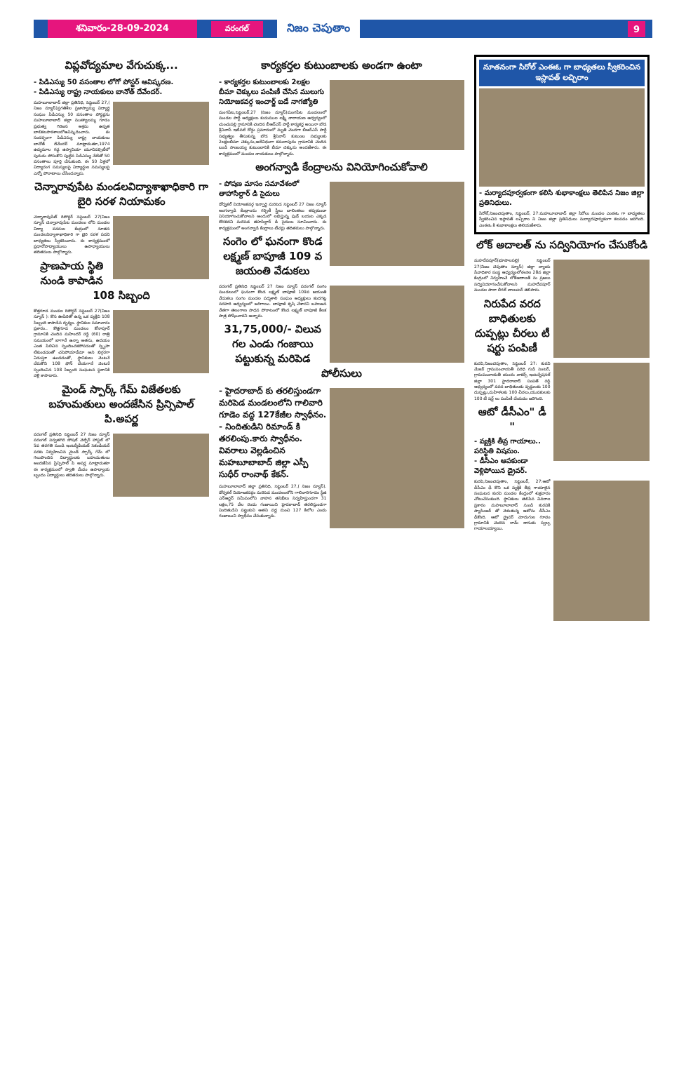శనివారం-28-09-2024 వరంగల్ నిజం చెపుతాం 9
విప్లవోద్యమాల వేగుచుక్క...
- పిడిఎస్యు 50 వసంతాల లోగో పోస్టర్ ఆవిష్కరణ.
- పిడిఎస్యు రాష్ట్ర నాయకులు బానోత్ దేవేందర్.
మహబూబాబాద్ జిల్లా ప్రతినిధి, సెప్టెంబర్ 27,( నిజం న్యూస్)ప్రగతిశీల ప్రజాస్వామ్య విద్యార్థి సంఘం పిడిఎస్యు 50 వసంతాల పోస్టర్లను మహబూబాబాద్ జిల్లా ముత్యాలమ్మ గూడెం ప్రభుత్వ గిరిజన ఆశ్రమ ఉన్నత బాలికలపాఠశాలలోఆవిష్కరించారు. ఈ సందర్భంగా పిడిఎస్యు రాష్ట్ర నాయకులు బానోత్ దేవేందర్ మాట్లాడుతూ,1974 ఉద్యమాల గడ్డ ఉస్మానియా యూనివర్సిటీలో పురుడు పోసుకొని పుట్టిన పిడిఎస్యు నేటితో 50 వసంతాలు పూర్తి చేసుకుంది. ఈ 50 ఏళ్లలో విద్యారంగ సమస్యలపై విద్యార్థుల సమస్యలపై ఎన్నో పోరాటాలు చేసిందన్నారు.
చెన్నారావుపేట మండలవిద్యాశాఖాధికారి గా బైరి సరళ నియామకం
చెన్నారావుపేట్ రిపోర్టర్ సెప్టెంబర్ 27(నిజం న్యూస్ చెన్నారావుపేట మండలం లోని మండల విద్యా వనరుల కేంద్రంలో నూతన మండలవిద్యాశాఖాధికారి గా బైరి సరళ పదవి బాధ్యతలు స్వీకరించారు. ఈ కార్యక్రమంలో ప్రధానోపాధ్యాయులు ఉపాధ్యాయులు తదితరులు పాల్గొన్నారు.
ప్రాణపాయ స్థితి నుండి కాపాడిన 108 సిబ్బంది
కొత్తగూడ మండల రిపోర్టర్ సెప్టెంబర్ 27(నిజం న్యూస్ ): కొన ఊపిరితో ఉన్న ఒక వ్యక్తిని 108 సిబ్బంది కాపాడిన దృశ్యం. స్థానికుల సమాచారం ప్రకారం.. కొత్తగూడ మండలం కోనాపూర్ గ్రామానికి చెందిన మహేందర్ రెడ్డి (60) రాత్రి సమయంలో బాగానే ఉన్నా అతను, ఉదయం ఎంత పిలిచిన స్పందించకపోవడంతో స్పృహ లేకుండడంతో చనిపోయాడేమో అని భిగ్గరగా ఏడుస్తూ ఉండడంతో, స్థానికులు వెంటనే చేరుకొని 108 ఫోన్ చేయగానే వెంటనే స్పందించిన 108 సిబ్బంది సంఘటన స్థలానికి వెళ్లి కాపాడారు.
మైండ్ స్పార్క్ గేమ్ విజేతలకు బహుమతులు అందజేసిన ప్రిన్సిపాల్ పి.అపర్ణ
వరంగల్ ప్రతినిధి సెప్టెంబర్ 27 నిజం న్యూస్ వరంగల్ పర్వతగిరి సోషల్ వెల్ఫేర్ హాస్టల్ లో 5వ తరగతి నుండి ఇంటర్మీడియట్ సెకండియర్ వరకు నిర్వహించిన మైండ్ స్పార్క్ గేమ్ లో గెలుపొందిన విద్యార్థులకు బహుమతులు అందజేసిన ప్రిన్సిపాల్ పి అపర్ణ మాట్లాడుతూ ఈ కార్యక్రమంలో స్వాతి మేడం ఉపాధ్యాయ బృందం విద్యార్థులు తదితరులు పాల్గొన్నారు.
కార్యకర్తల కుటుంబాలకు అండగా ఉంటా
- కార్యకర్తల కుటుంబాలకు 2లక్షల బీమా చెక్కులు పంపిణీ చేసిన ములుగు నియోజకవర్గ ఇంచార్జ్ బడే నాగజ్యోతి
మంగపేట,సెప్టెంబర్,27 (నిజం న్యూస్)మంగపేట మండలంలో మండల పార్టీ అధ్యక్షులు కుడుముల లక్ష్మీ నారాయణ ఆధ్వర్యంలో చుంచుపల్లి గ్రామానికి చెందిన బీఆర్ఎస్ పార్టీ కార్యకర్త అయినా బొడ శ్రీనివాస్ ఇటీవలే రోడ్డు ప్రమాదంలో మృతి చెందగా బీఆర్ఎస్ పార్టీ సభ్యత్వం తీసుకున్న బొడ శ్రీనివాస్ కుటుంబ సభ్యులకు 2లక్షలబీమా చెక్కును,అదేవిధంగా కమలాపురం గ్రామానికి చెందిన బండి సాంబయ్య కుటుంబానికి బీమా చెక్కును అందజేశారు. ఈ కార్యక్రమంలో మండల నాయకులు పాల్గొన్నారు.
అంగన్వాడి కేంద్రాలను వినియోగించుకోవాలి
- పోషణ మాసం సమావేశంలో తాహాసిల్దార్ డి సైదులు
డోర్నకల్ నియోజకవర్గ ఇన్చార్జి మరిపెడ సెప్టెంబర్ 27 నిజం న్యూస్ అంగన్వాడి కేంద్రాలను గర్భిణీ స్త్రీలు బాలింతలు తప్పకుండా వినియోగించుకోవాలని అందులో లభిస్తున్న ఫుడ్ బయట ఎక్కడ దొరకదని మరిపెడ తహసిల్దార్ డి సైదులు సూచించారు. ఈ కార్యక్రమంలో అంగన్వాడి కేంద్రాలు టీచర్లు తదితరులు పాల్గొన్నారు.
సంగెం లో ఘనంగా కొండ లక్ష్మణ్ బాపూజీ 109 వ జయంతి వేడుకలు
వరంగల్ ప్రతినిధి సెప్టెంబర్ 27 నిజం న్యూస్ వరంగల్ సంగెం మండలంలో ఘనంగా కొండ లక్ష్మణ్ బాపూజీ 109వ జయంతి వేడుకలు సంగెం మండల పద్మశాలి సంఘం అధ్యక్షులు కందగట్ల నరహరి ఆధ్వర్యంలో జరిగాయి. బాపూజీ కృషి చేశారని బహుజన నేతగా తెలంగాణ సాధన పోరాటంలో కొండ లక్ష్మణ్ బాపూజీ కీలక పాత్ర పోషించారని అన్నారు.
31,75,000/- విలువ గల ఎండు గంజాయి పట్టుకున్న మరిపెడ పోలీసులు
- హైదరాబాద్ కు తరలిస్తుండగా మరిపెడ మండలంలోని గాలివారి గూడెం వద్ద 127కేజీల స్వాధీనం.
- నిందితుడిని రిమాండ్ కి తరలింపు.కారు స్వాధీనం.
వివరాలు వెల్లడించిన మహబూబాబాద్ జిల్లా ఎస్పీ సుధీర్ రాంనాథ్ కేకన్.
మహబూబాబాద్ జిల్లా ప్రతినిధి, సెప్టెంబర్ 27,( నిజం న్యూస్). డోర్నకల్ నియోజకవర్గం మరిపెడ మండలంలోని గాలివారిగూడెం స్టేజి ఎన్ఆర్జెన్ సమీపంలోని వాహన తనిఖీలు నిర్వహిస్తుండగా 31 లక్షల,75 వేల రెండు గంజాయిని హైదరాబాద్ తరలిస్తుండగా నిందితుడిని పట్టుకుని అతని వద్ద నుంచి 127 కిలోల ఎండు గంజాయిని స్వాధీనం చేసుకున్నారు.
నూతనంగా సిరోల్ ఎంఈఓ గా బాధ్యతలు స్వీకరించిన ఇస్లావత్ లచ్చిరాం
- మర్యాదపూర్వకంగా కలిసి శుభాకాంక్షలు తెలిపిన నిజం జిల్లా ప్రతినిధులు.
సిరోల్,నిజంచెపుతాం, సెప్టెంబర్, 27:మహబూబాబాద్ జిల్లా సిరోలు మండల ఎంఈఓ గా బాధ్యతలు స్వీకరించిన ఇస్లావత్ లచ్చిరాం ని నిజం జిల్లా ప్రతినిధులు మర్యాదపూర్వకంగా కలవడం జరిగింది. ఎంఈఓ కి శుభాకాంక్షలు తెలియజేశారు.
లోక్ అదాలత్ ను సద్వినియోగం చేసుకోండి
మహదేవపూర్(భూపాలపల్లి) సెప్టెంబర్ 27(నిజం చెపుతాం న్యూస్) జిల్లా న్యాయ సేవాధికార సంస్థ ఆధ్వర్యంలోఈనెల 28న జిల్లా కేంద్రంలో నిర్వహించే లోక్అదాలత్ ను ప్రజలు సద్వినియోగంచేసుకోవాలని మహదేవపూర్ మండల పారా లీగల్ వాలంటర్ తెలిపారు.
నిరుపేద వరద బాధితులకు దుప్పట్లు చీరలు టీ షర్టు పంపిణీ
కురవి,నిజంచెపుతాం, సెప్టెంబర్ 27: కురవి మేజర్ గ్రామపంచాయతీ పరిధి గుడి సెంటర్, గ్రామపంచాయతీ యందు వాకర్స్ ఇంటర్నేషనల్ జిల్లా 301 హైదరాబాద్ సంపత్ రెడ్డి ఆధ్వర్యంలో వరద బాధితులకు వృద్ధులకు 100 దుప్పట్లు,మహిళలకు 100 చీరలు,యువకులకు 100 టీ షర్ట్ లు పంపిణీ చేయడం జరిగింది.
ఆటో డీసీఎం" డీ "
- వ్యక్తికి తీవ్ర గాయాలు.. పరిస్థితి విషమం.
- డీసీఎం ఆపకుండా వెళ్లిపోయిన డ్రైవర్.
కురవి,నిజంచెపుతాం, సెప్టెంబర్, 27:ఆటో డీసీఎం ఢీ కొని ఒక వ్యక్తికి తీవ్ర గాయాలైన సంఘటన కురవి మండల కేంద్రంలో శుక్రవారం చోటుచేసుకుంది. స్థానికులు తెలిపిన వివరాల ప్రకారం మహబూబాబాద్ నుండి కురవికి ప్యాసింజర్ తో వెళుతున్న ఆటోను డీసీఎం ఢీకొంది. ఆటో డ్రైవర్ మోదుగుల గూడెం గ్రామానికి చెందిన రామ్ దాసుకు స్వల్ప గాయాలయ్యాయి.